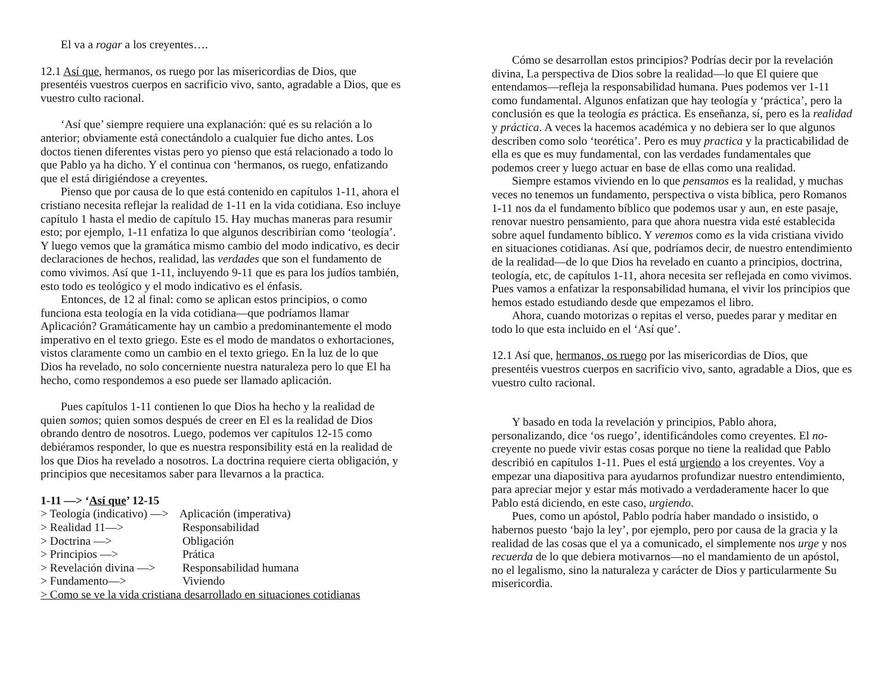El va a rogar a los creyentes….
12.1 Así que, hermanos, os ruego por las misericordias de Dios, que presentéis vuestros cuerpos en sacrificio vivo, santo, agradable a Dios, que es vuestro culto racional.
‘Así que’ siempre requiere una explanación: qué es su relación a lo anterior; obviamente está conectándolo a cualquier fue dicho antes. Los doctos tienen diferentes vistas pero yo pienso que está relacionado a todo lo que Pablo ya ha dicho. Y el continua con ‘hermanos, os ruego, enfatizando que el está dirigiéndose a creyentes.
Pienso que por causa de lo que está contenido en capítulos 1-11, ahora el cristiano necesita reflejar la realidad de 1-11 en la vida cotidiana. Eso incluye capítulo 1 hasta el medio de capítulo 15. Hay muchas maneras para resumir esto; por ejemplo, 1-11 enfatiza lo que algunos describirían como ‘teología’. Y luego vemos que la gramática mismo cambio del modo indicativo, es decir declaraciones de hechos, realidad, las verdades que son el fundamento de como vivimos. Así que 1-11, incluyendo 9-11 que es para los judíos también, esto todo es teológico y el modo indicativo es el énfasis.
Entonces, de 12 al final: como se aplican estos principios, o como funciona esta teología en la vida cotidiana—que podríamos llamar Aplicación? Gramáticamente hay un cambio a predominantemente el modo imperativo en el texto griego. Este es el modo de mandatos o exhortaciones, vistos claramente como un cambio en el texto griego. En la luz de lo que Dios ha revelado, no solo concerniente nuestra naturaleza pero lo que El ha hecho, como respondemos a eso puede ser llamado aplicación.
Pues capítulos 1-11 contienen lo que Dios ha hecho y la realidad de quien somos; quien somos después de creer en El es la realidad de Dios obrando dentro de nosotros. Luego, podemos ver capítulos 12-15 como debiéramos responder, lo que es nuestra responsibility está en la realidad de los que Dios ha revelado a nosotros. La doctrina requiere cierta obligación, y principios que necesitamos saber para llevarnos a la practica.
1-11 —> ‘Así que’ 12-15
| > Teología (indicativo) —> | Aplicación (imperativa) |
| > Realidad 11—> | Responsabilidad |
| > Doctrina —> | Obligación |
| > Principios —> | Prática |
| > Revelación divina —> | Responsabilidad humana |
| > Fundamento—> | Viviendo |
> Como se ve la vida cristiana desarrollado en situaciones cotidianas
Cómo se desarrollan estos principios? Podrías decir por la revelación divina, La perspectiva de Dios sobre la realidad—lo que El quiere que entendamos—refleja la responsabilidad humana. Pues podemos ver 1-11 como fundamental. Algunos enfatizan que hay teología y ‘práctica’, pero la conclusión es que la teología es práctica. Es enseñanza, sí, pero es la realidad y práctica. A veces la hacemos académica y no debiera ser lo que algunos describen como solo ‘teorética’. Pero es muy practica y la practicabilidad de ella es que es muy fundamental, con las verdades fundamentales que podemos creer y luego actuar en base de ellas como una realidad.
Siempre estamos viviendo en lo que pensamos es la realidad, y muchas veces no tenemos un fundamento, perspectiva o vista bíblica, pero Romanos 1-11 nos da el fundamento bíblico que podemos usar y aun, en este pasaje, renovar nuestro pensamiento, para que ahora nuestra vida esté establecida sobre aquel fundamento bíblico. Y veremos como es la vida cristiana vivido en situaciones cotidianas. Así que, podríamos decir, de nuestro entendimiento de la realidad—de lo que Dios ha revelado en cuanto a principios, doctrina, teología, etc, de capítulos 1-11, ahora necesita ser reflejada en como vivimos. Pues vamos a enfatizar la responsabilidad humana, el vivir los principios que hemos estado estudiando desde que empezamos el libro.
Ahora, cuando motorizas o repitas el verso, puedes parar y meditar en todo lo que esta incluido en el ‘Así que’.
12.1 Así que, hermanos, os ruego por las misericordias de Dios, que presentéis vuestros cuerpos en sacrificio vivo, santo, agradable a Dios, que es vuestro culto racional.
Y basado en toda la revelación y principios, Pablo ahora, personalizando, dice ‘os ruego’, identificándoles como creyentes. El no-creyente no puede vivir estas cosas porque no tiene la realidad que Pablo describió en capítulos 1-11. Pues el está urgiendo a los creyentes. Voy a empezar una diapositiva para ayudarnos profundizar nuestro entendimiento, para apreciar mejor y estar más motivado a verdaderamente hacer lo que Pablo está diciendo, en este caso, urgiendo.
Pues, como un apóstol, Pablo podría haber mandado o insistido, o habernos puesto ‘bajo la ley’, por ejemplo, pero por causa de la gracia y la realidad de las cosas que el ya a comunicado, el simplemente nos urge y nos recuerda de lo que debiera motivarnos—no el mandamiento de un apóstol, no el legalismo, sino la naturaleza y carácter de Dios y particularmente Su misericordia.